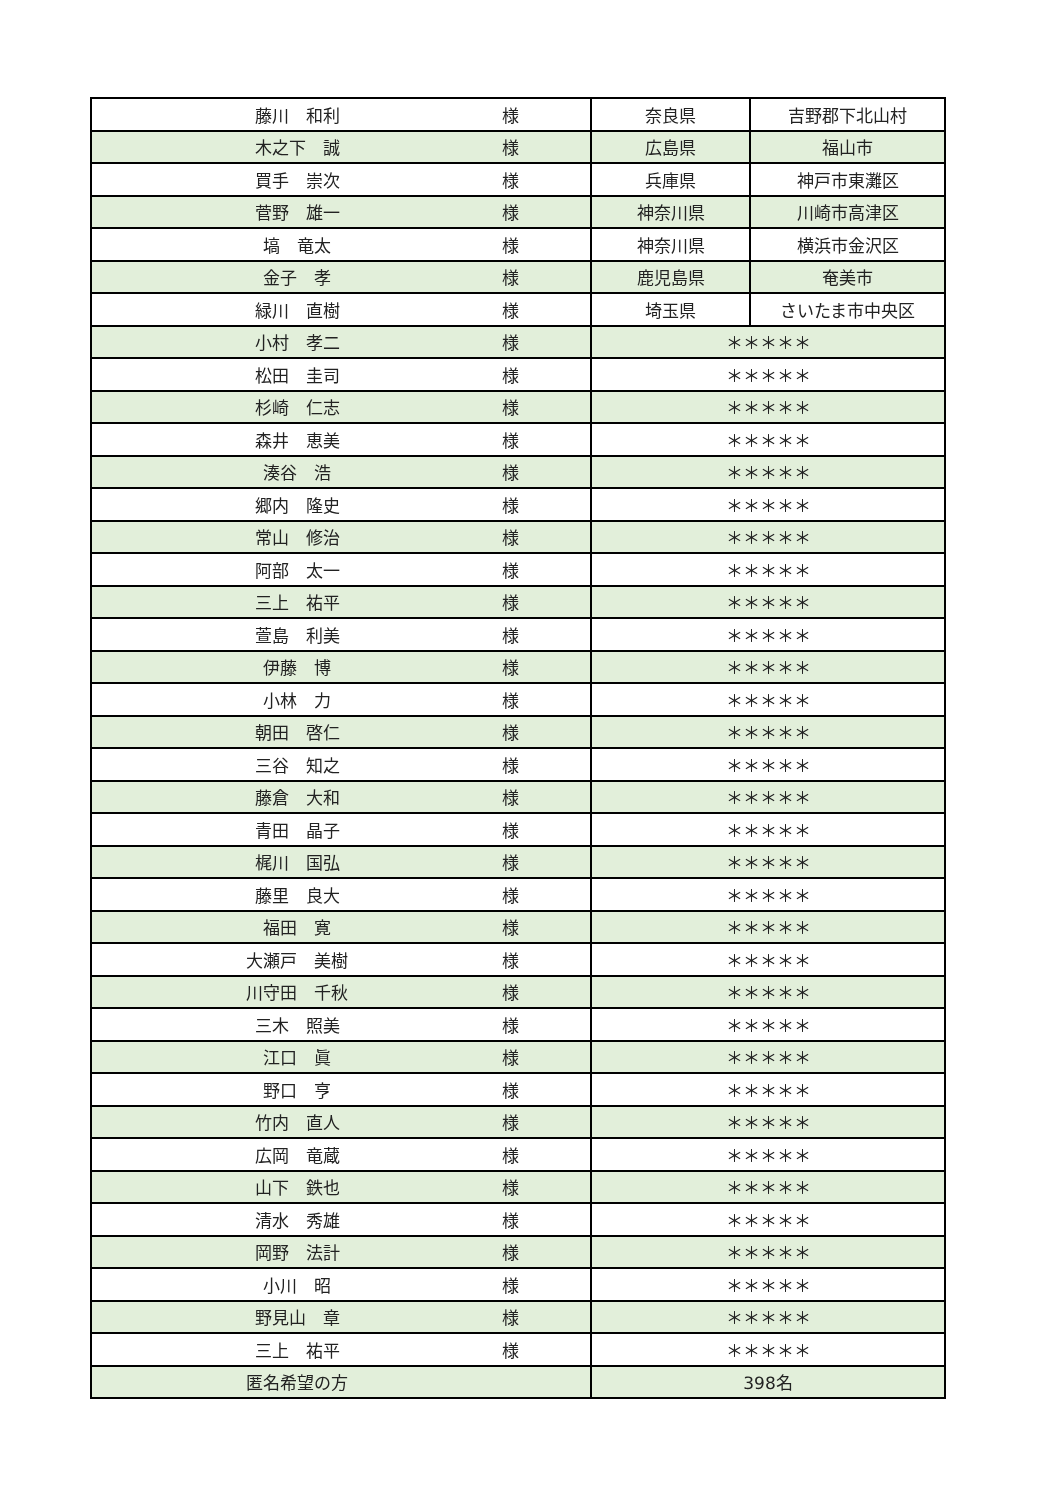| 藤川 和利 | 様 | 奈良県 | 吉野郡下北山村 |
| 木之下 誠 | 様 | 広島県 | 福山市 |
| 買手 崇次 | 様 | 兵庫県 | 神戸市東灘区 |
| 菅野 雄一 | 様 | 神奈川県 | 川崎市高津区 |
| 塙 竜太 | 様 | 神奈川県 | 横浜市金沢区 |
| 金子 孝 | 様 | 鹿児島県 | 奄美市 |
| 緑川 直樹 | 様 | 埼玉県 | さいたま市中央区 |
| 小村 孝二 | 様 | ＊＊＊＊＊ | |
| 松田 圭司 | 様 | ＊＊＊＊＊ | |
| 杉崎 仁志 | 様 | ＊＊＊＊＊ | |
| 森井 恵美 | 様 | ＊＊＊＊＊ | |
| 湊谷 浩 | 様 | ＊＊＊＊＊ | |
| 郷内 隆史 | 様 | ＊＊＊＊＊ | |
| 常山 修治 | 様 | ＊＊＊＊＊ | |
| 阿部 太一 | 様 | ＊＊＊＊＊ | |
| 三上 祐平 | 様 | ＊＊＊＊＊ | |
| 萱島 利美 | 様 | ＊＊＊＊＊ | |
| 伊藤 博 | 様 | ＊＊＊＊＊ | |
| 小林 力 | 様 | ＊＊＊＊＊ | |
| 朝田 啓仁 | 様 | ＊＊＊＊＊ | |
| 三谷 知之 | 様 | ＊＊＊＊＊ | |
| 藤倉 大和 | 様 | ＊＊＊＊＊ | |
| 青田 晶子 | 様 | ＊＊＊＊＊ | |
| 梶川 国弘 | 様 | ＊＊＊＊＊ | |
| 藤里 良大 | 様 | ＊＊＊＊＊ | |
| 福田 寛 | 様 | ＊＊＊＊＊ | |
| 大瀬戸 美樹 | 様 | ＊＊＊＊＊ | |
| 川守田 千秋 | 様 | ＊＊＊＊＊ | |
| 三木 照美 | 様 | ＊＊＊＊＊ | |
| 江口 眞 | 様 | ＊＊＊＊＊ | |
| 野口 亨 | 様 | ＊＊＊＊＊ | |
| 竹内 直人 | 様 | ＊＊＊＊＊ | |
| 広岡 竜蔵 | 様 | ＊＊＊＊＊ | |
| 山下 鉄也 | 様 | ＊＊＊＊＊ | |
| 清水 秀雄 | 様 | ＊＊＊＊＊ | |
| 岡野 法計 | 様 | ＊＊＊＊＊ | |
| 小川 昭 | 様 | ＊＊＊＊＊ | |
| 野見山 章 | 様 | ＊＊＊＊＊ | |
| 三上 祐平 | 様 | ＊＊＊＊＊ | |
| 匿名希望の方 | | 398名 | |